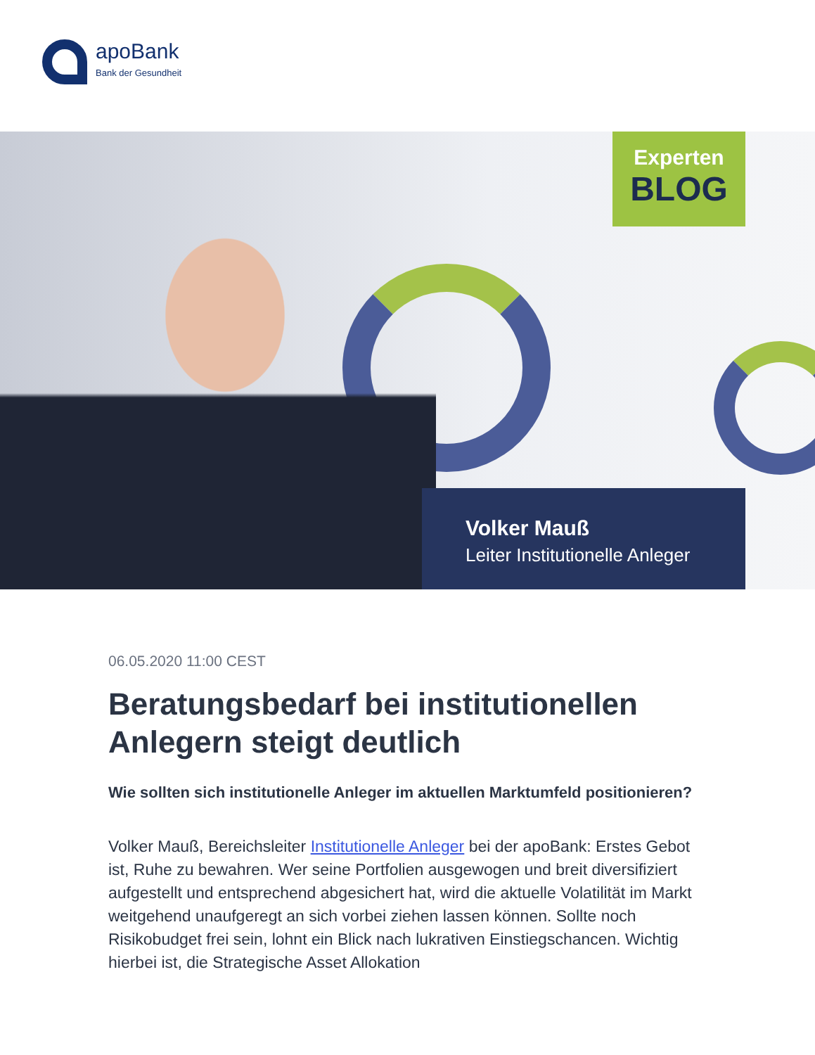apoBank
Bank der Gesundheit
Experten
BLOG
Volker Mauß
Leiter Institutionelle Anleger
06.05.2020 11:00 CEST
Beratungsbedarf bei institutionellen Anlegern steigt deutlich
Wie sollten sich institutionelle Anleger im aktuellen Marktumfeld positionieren?
Volker Mauß, Bereichsleiter Institutionelle Anleger bei der apoBank: Erstes Gebot ist, Ruhe zu bewahren. Wer seine Portfolien ausgewogen und breit diversifiziert aufgestellt und entsprechend abgesichert hat, wird die aktuelle Volatilität im Markt weitgehend unaufgeregt an sich vorbei ziehen lassen können. Sollte noch Risikobudget frei sein, lohnt ein Blick nach lukrativen Einstiegschancen. Wichtig hierbei ist, die Strategische Asset Allokation